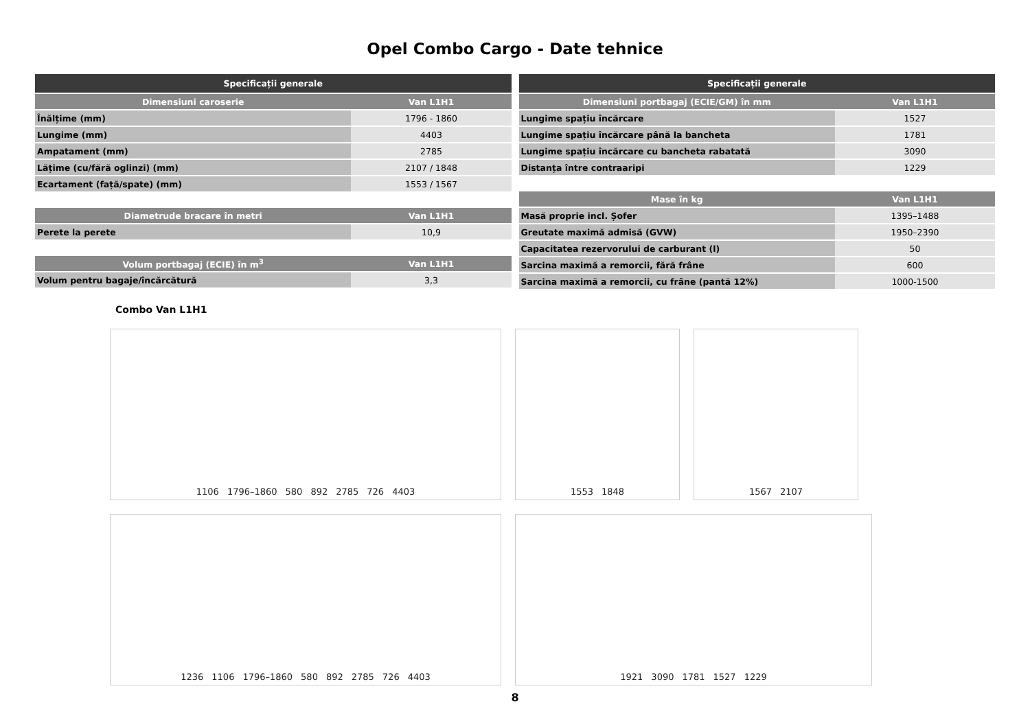Opel Combo Cargo - Date tehnice
| Specificații generale | |
| --- | --- |
| Dimensiuni caroserie | Van L1H1 |
| Înălțime (mm) | 1796 - 1860 |
| Lungime (mm) | 4403 |
| Ampatament (mm) | 2785 |
| Lățime (cu/fără oglinzi) (mm) | 2107 / 1848 |
| Ecartament (față/spate) (mm) | 1553 / 1567 |
| Diametrude bracare în metri | Van L1H1 |
| --- | --- |
| Perete la perete | 10,9 |
| Volum portbagaj (ECIE) în m<sup>3</sup> | Van L1H1 |
| --- | --- |
| Volum pentru bagaje/încărcătură | 3,3 |
| Specificații generale | |
| --- | --- |
| Dimensiuni portbagaj (ECIE/GM) în mm | Van L1H1 |
| Lungime spațiu încărcare | 1527 |
| Lungime spațiu încărcare până la bancheta | 1781 |
| Lungime spațiu încărcare cu bancheta rabatată | 3090 |
| Distanța între contraaripi | 1229 |
| Mase în kg | Van L1H1 |
| --- | --- |
| Masă proprie incl. Șofer | 1395–1488 |
| Greutate maximă admisă (GVW) | 1950–2390 |
| Capacitatea rezervorului de carburant (l) | 50 |
| Sarcina maximă a remorcii, fără frâne | 600 |
| Sarcina maximă a remorcii, cu frâne (pantă 12%) | 1000-1500 |
Combo Van L1H1
1106 1796–1860 580 892 2785 726 4403
1553 1848
1567 2107
1236 1106 1796–1860 580 892 2785 726 4403
1921 3090 1781 1527 1229
8